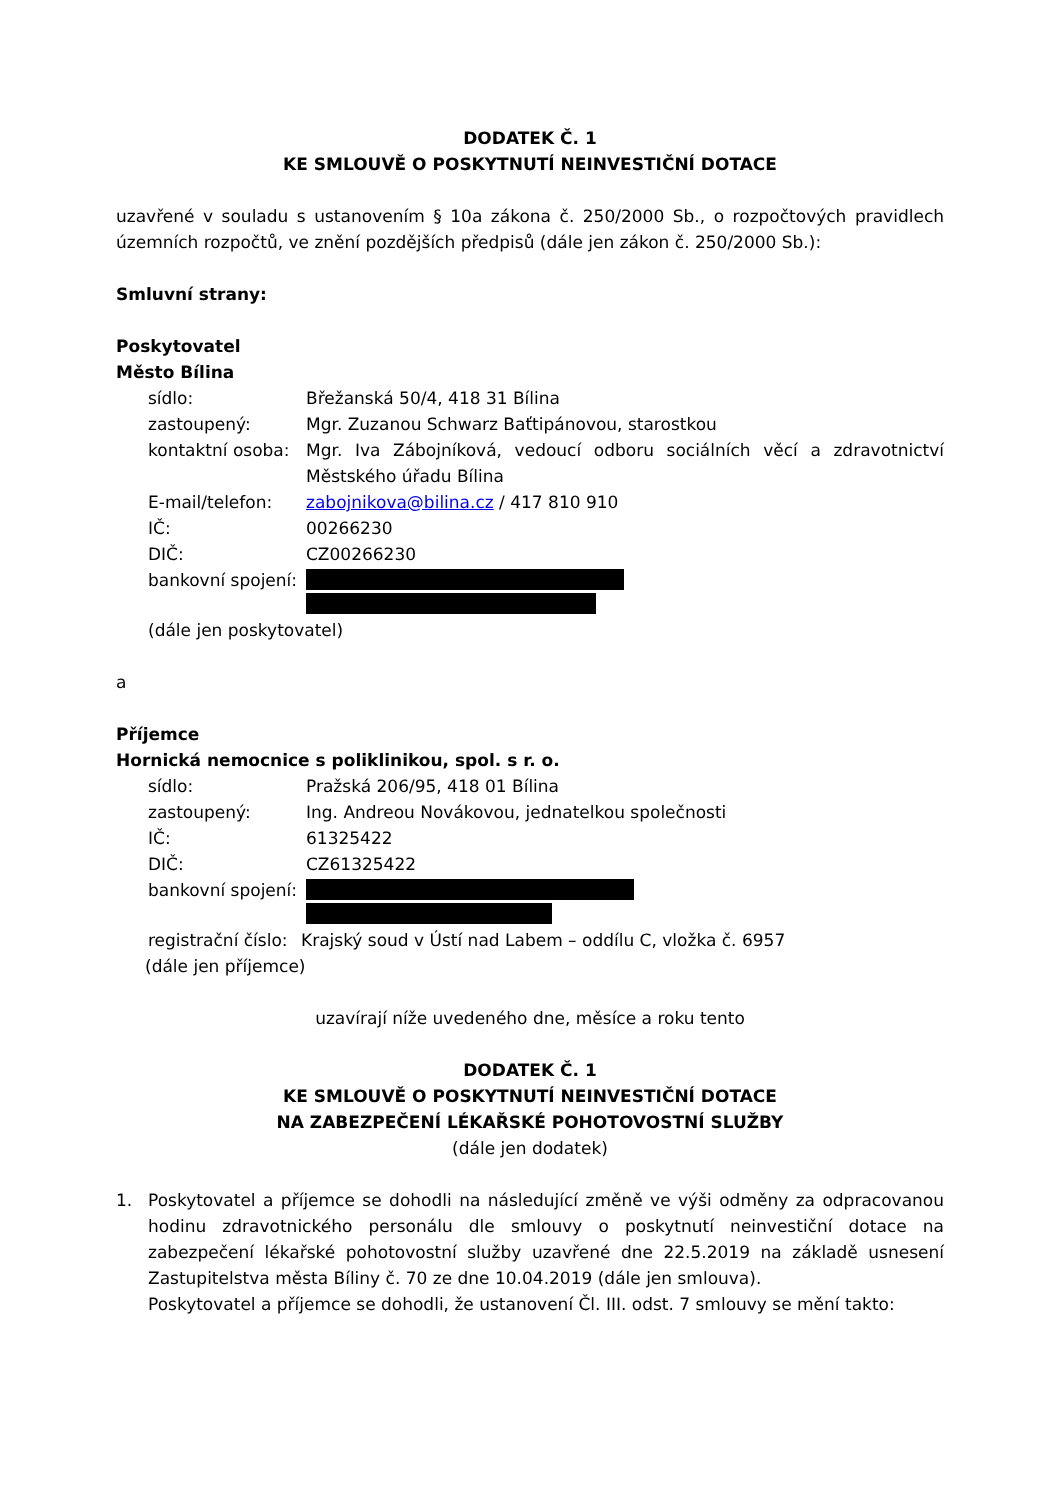DODATEK Č. 1
KE SMLOUVĚ O POSKYTNUTÍ NEINVESTIČNÍ DOTACE
uzavřené v souladu s ustanovením § 10a zákona č. 250/2000 Sb., o rozpočtových pravidlech územních rozpočtů, ve znění pozdějších předpisů (dále jen zákon č. 250/2000 Sb.):
Smluvní strany:
Poskytovatel
Město Bílina
sídlo: Břežanská 50/4, 418 31 Bílina
zastoupený: Mgr. Zuzanou Schwarz Baťtipánovou, starostkou
kontaktní osoba: Mgr. Iva Zábojníková, vedoucí odboru sociálních věcí a zdravotnictví Městského úřadu Bílina
E-mail/telefon: zabojnikova@bilina.cz / 417 810 910
IČ: 00266230
DIČ: CZ00266230
bankovní spojení:
(dále jen poskytovatel)
a
Příjemce
Hornická nemocnice s poliklinikou, spol. s r. o.
sídlo: Pražská 206/95, 418 01 Bílina
zastoupený: Ing. Andreou Novákovou, jednatelkou společnosti
IČ: 61325422
DIČ: CZ61325422
bankovní spojení:
registrační číslo: Krajský soud v Ústí nad Labem – oddílu C, vložka č. 6957
(dále jen příjemce)
uzavírají níže uvedeného dne, měsíce a roku tento
DODATEK Č. 1
KE SMLOUVĚ O POSKYTNUTÍ NEINVESTIČNÍ DOTACE
NA ZABEZPEČENÍ LÉKAŘSKÉ POHOTOVOSTNÍ SLUŽBY
(dále jen dodatek)
1. Poskytovatel a příjemce se dohodli na následující změně ve výši odměny za odpracovanou hodinu zdravotnického personálu dle smlouvy o poskytnutí neinvestiční dotace na zabezpečení lékařské pohotovostní služby uzavřené dne 22.5.2019 na základě usnesení Zastupitelstva města Bíliny č. 70 ze dne 10.04.2019 (dále jen smlouva).
Poskytovatel a příjemce se dohodli, že ustanovení Čl. III. odst. 7 smlouvy se mění takto: